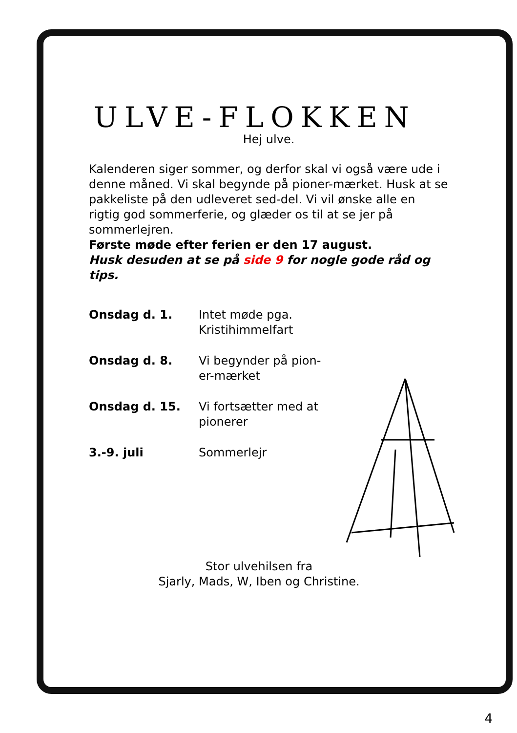ULVE-FLOKKEN
Hej ulve.
Kalenderen siger sommer, og derfor skal vi også være ude i denne måned. Vi skal begynde på pioner-mærket. Husk at se pakkeliste på den udleveret sed-del. Vi vil ønske alle en rigtig god sommerferie, og glæder os til at se jer på sommerlejren.
Første møde efter ferien er den 17 august.
Husk desuden at se på side 9 for nogle gode råd og tips.
| Onsdag d. 1. | Intet møde pga. Kristihimmelfart |
| Onsdag d. 8. | Vi begynder på pion- er-mærket |
| Onsdag d. 15. | Vi fortsætter med at pionerer |
| 3.-9. juli | Sommerlejr |
Stor ulvehilsen fra
Sjarly, Mads, W, Iben og Christine.
4